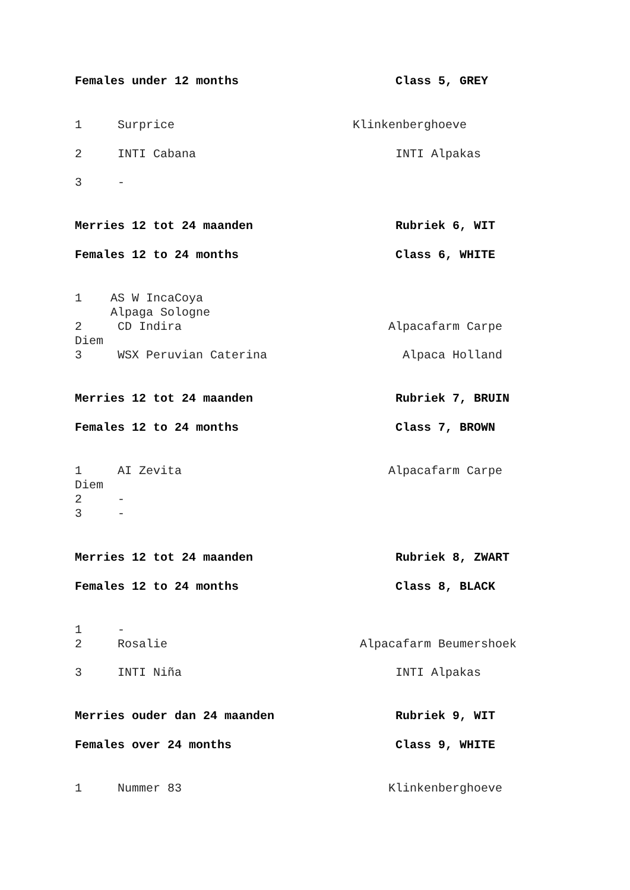Females under 12 months Class 5, GREY
1 Surprice Klinkenberghoeve
2 INTI Cabana INTI Alpakas
3 -
Merries 12 tot 24 maanden Rubriek 6, WIT
Females 12 to 24 months Class 6, WHITE
1 AS W IncaCoya Alpaga Sologne 2 CD Indira Alpacafarm Carpe Diem 3 WSX Peruvian Caterina Alpaca Holland
Merries 12 tot 24 maanden Rubriek 7, BRUIN
Females 12 to 24 months Class 7, BROWN
1 AI Zevita Alpacafarm Carpe Diem 2 - 3 -
Merries 12 tot 24 maanden Rubriek 8, ZWART
Females 12 to 24 months Class 8, BLACK
1 - 2 Rosalie Alpacafarm Beumershoek
3 INTI Niña INTI Alpakas
Merries ouder dan 24 maanden Rubriek 9, WIT
Females over 24 months Class 9, WHITE
1 Nummer 83 Klinkenberghoeve